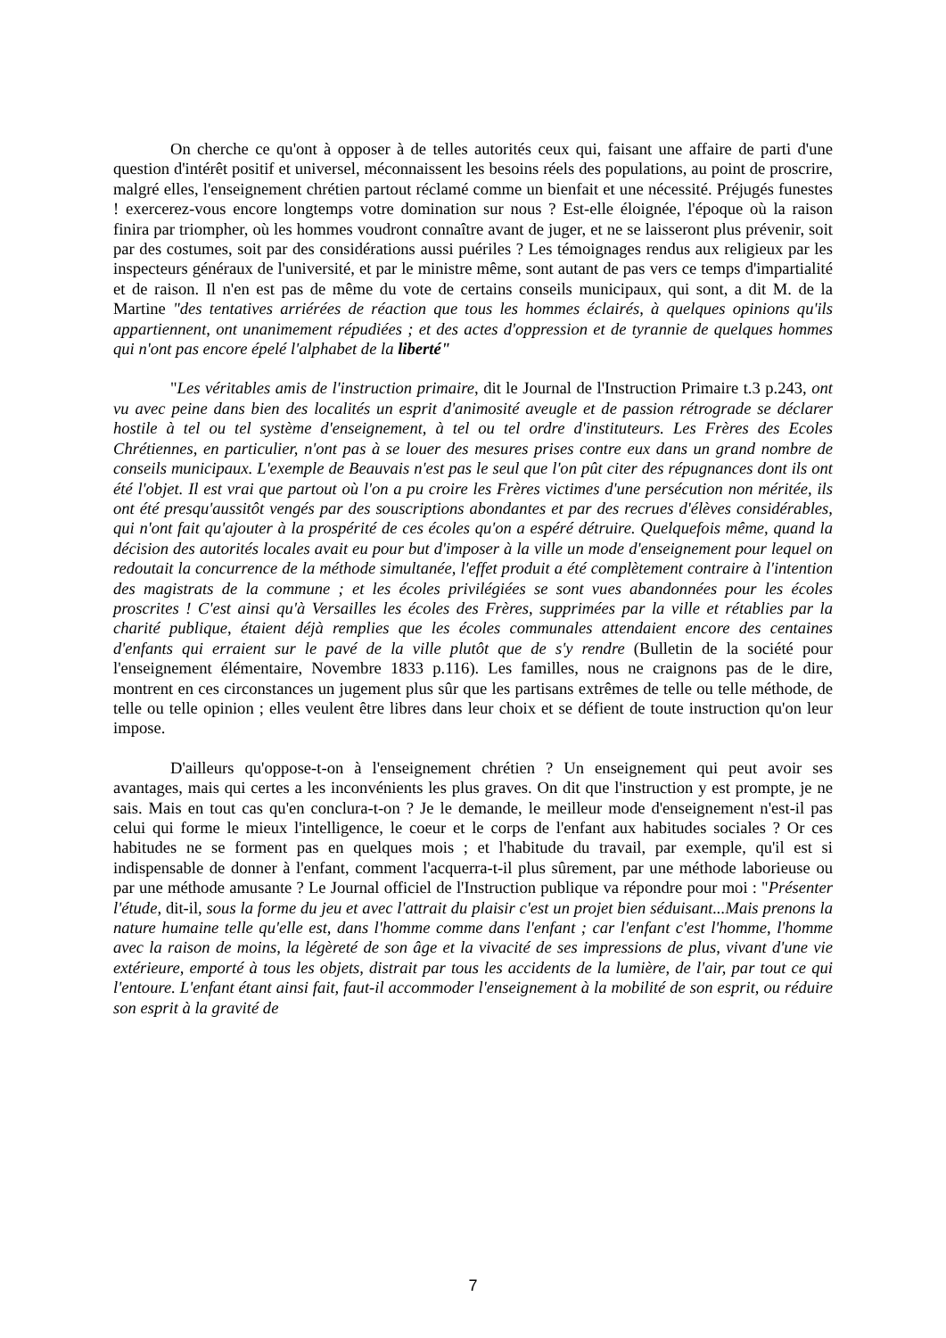On cherche ce qu'ont à opposer à de telles autorités ceux qui, faisant une affaire de parti d'une question d'intérêt positif et universel, méconnaissent les besoins réels des populations, au point de proscrire, malgré elles, l'enseignement chrétien partout réclamé comme un bienfait et une nécessité. Préjugés funestes ! exercerez-vous encore longtemps votre domination sur nous ? Est-elle éloignée, l'époque où la raison finira par triompher, où les hommes voudront connaître avant de juger, et ne se laisseront plus prévenir, soit par des costumes, soit par des considérations aussi puériles ? Les témoignages rendus aux religieux par les inspecteurs généraux de l'université, et par le ministre même, sont autant de pas vers ce temps d'impartialité et de raison. Il n'en est pas de même du vote de certains conseils municipaux, qui sont, a dit M. de la Martine "des tentatives arriérées de réaction que tous les hommes éclairés, à quelques opinions qu'ils appartiennent, ont unanimement répudiées ; et des actes d'oppression et de tyrannie de quelques hommes qui n'ont pas encore épelé l'alphabet de la liberté"
"Les véritables amis de l'instruction primaire, dit le Journal de l'Instruction Primaire t.3 p.243, ont vu avec peine dans bien des localités un esprit d'animosité aveugle et de passion rétrograde se déclarer hostile à tel ou tel système d'enseignement, à tel ou tel ordre d'instituteurs. Les Frères des Ecoles Chrétiennes, en particulier, n'ont pas à se louer des mesures prises contre eux dans un grand nombre de conseils municipaux. L'exemple de Beauvais n'est pas le seul que l'on pût citer des répugnances dont ils ont été l'objet. Il est vrai que partout où l'on a pu croire les Frères victimes d'une persécution non méritée, ils ont été presqu'aussitôt vengés par des souscriptions abondantes et par des recrues d'élèves considérables, qui n'ont fait qu'ajouter à la prospérité de ces écoles qu'on a espéré détruire. Quelquefois même, quand la décision des autorités locales avait eu pour but d'imposer à la ville un mode d'enseignement pour lequel on redoutait la concurrence de la méthode simultanée, l'effet produit a été complètement contraire à l'intention des magistrats de la commune ; et les écoles privilégiées se sont vues abandonnées pour les écoles proscrites ! C'est ainsi qu'à Versailles les écoles des Frères, supprimées par la ville et rétablies par la charité publique, étaient déjà remplies que les écoles communales attendaient encore des centaines d'enfants qui erraient sur le pavé de la ville plutôt que de s'y rendre (Bulletin de la société pour l'enseignement élémentaire, Novembre 1833 p.116). Les familles, nous ne craignons pas de le dire, montrent en ces circonstances un jugement plus sûr que les partisans extrêmes de telle ou telle méthode, de telle ou telle opinion ; elles veulent être libres dans leur choix et se défient de toute instruction qu'on leur impose.
D'ailleurs qu'oppose-t-on à l'enseignement chrétien ? Un enseignement qui peut avoir ses avantages, mais qui certes a les inconvénients les plus graves. On dit que l'instruction y est prompte, je ne sais. Mais en tout cas qu'en conclura-t-on ? Je le demande, le meilleur mode d'enseignement n'est-il pas celui qui forme le mieux l'intelligence, le coeur et le corps de l'enfant aux habitudes sociales ? Or ces habitudes ne se forment pas en quelques mois ; et l'habitude du travail, par exemple, qu'il est si indispensable de donner à l'enfant, comment l'acquerra-t-il plus sûrement, par une méthode laborieuse ou par une méthode amusante ? Le Journal officiel de l'Instruction publique va répondre pour moi : "Présenter l'étude, dit-il, sous la forme du jeu et avec l'attrait du plaisir c'est un projet bien séduisant...Mais prenons la nature humaine telle qu'elle est, dans l'homme comme dans l'enfant ; car l'enfant c'est l'homme, l'homme avec la raison de moins, la légèreté de son âge et la vivacité de ses impressions de plus, vivant d'une vie extérieure, emporté à tous les objets, distrait par tous les accidents de la lumière, de l'air, par tout ce qui l'entoure. L'enfant étant ainsi fait, faut-il accommoder l'enseignement à la mobilité de son esprit, ou réduire son esprit à la gravité de
7